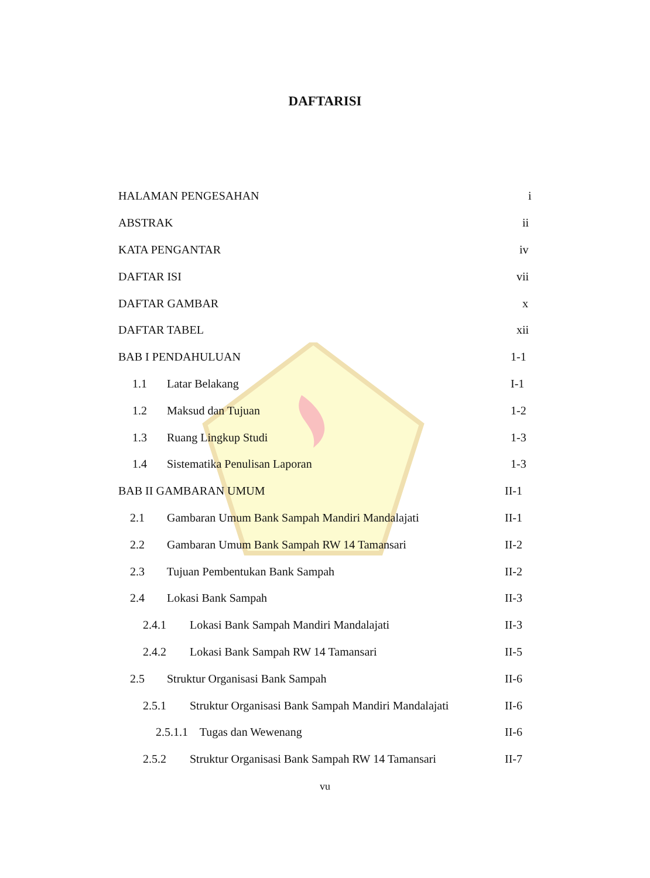DAFTARISI
HALAMAN PENGESAHAN i
ABSTRAK ii
KATA PENGANTAR iv
DAFTAR ISI vii
DAFTAR GAMBAR x
DAFTAR TABEL xii
BAB I PENDAHULUAN 1-1
1.1 Latar Belakang I-1
1.2 Maksud dan Tujuan 1-2
1.3 Ruang Lingkup Studi 1-3
1.4 Sistematika Penulisan Laporan 1-3
BAB II GAMBARAN UMUM II-1
2.1 Gambaran Umum Bank Sampah Mandiri Mandalajati II-1
2.2 Gambaran Umum Bank Sampah RW 14 Tamansari II-2
2.3 Tujuan Pembentukan Bank Sampah II-2
2.4 Lokasi Bank Sampah II-3
2.4.1 Lokasi Bank Sampah Mandiri Mandalajati II-3
2.4.2 Lokasi Bank Sampah RW 14 Tamansari II-5
2.5 Struktur Organisasi Bank Sampah II-6
2.5.1 Struktur Organisasi Bank Sampah Mandiri Mandalajati II-6
2.5.1.1 Tugas dan Wewenang II-6
2.5.2 Struktur Organisasi Bank Sampah RW 14 Tamansari II-7
vu